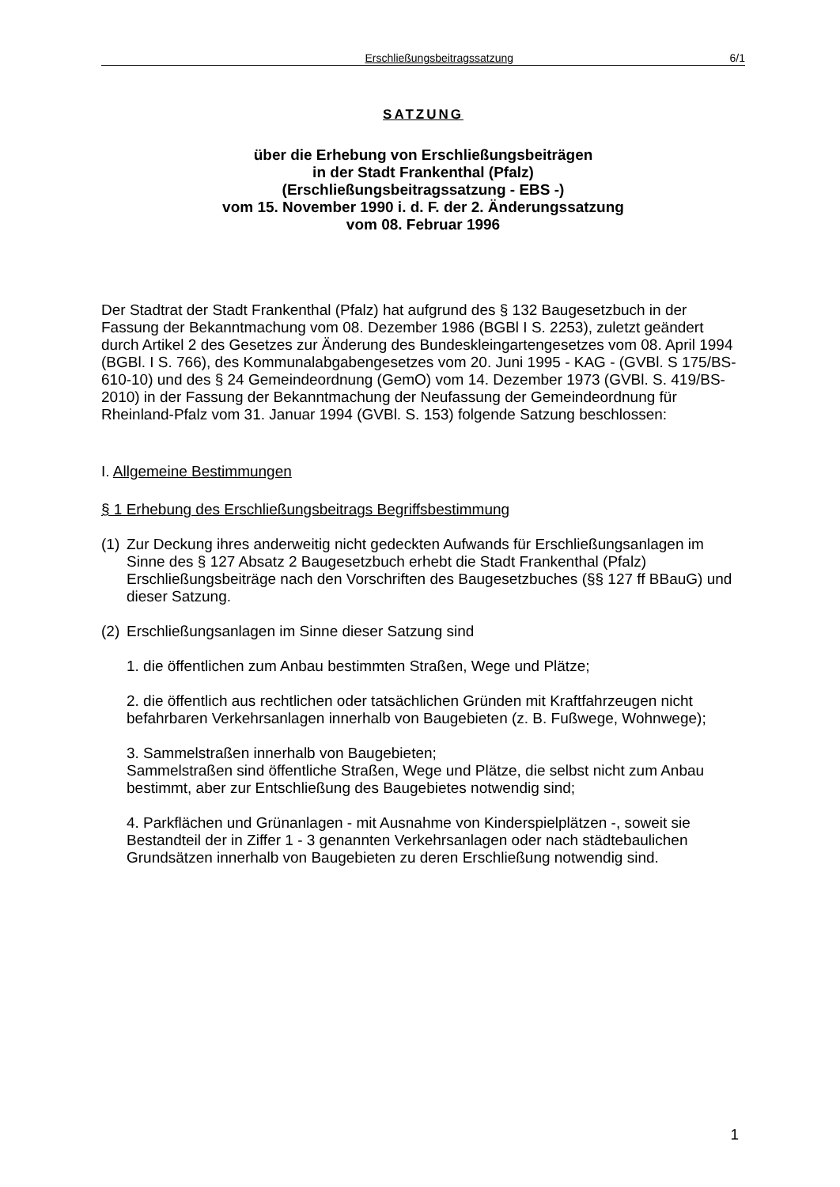Erschließungsbeitragssatzung 6/1
SATZUNG
über die Erhebung von Erschließungsbeiträgen
in der Stadt Frankenthal (Pfalz)
(Erschließungsbeitragssatzung - EBS -)
vom 15. November 1990 i. d. F. der 2. Änderungssatzung
vom 08. Februar 1996
Der Stadtrat der Stadt Frankenthal (Pfalz) hat aufgrund des § 132 Baugesetzbuch in der Fassung der Bekanntmachung vom 08. Dezember 1986 (BGBl I S. 2253), zuletzt geändert durch Artikel 2 des Gesetzes zur Änderung des Bundeskleingartengesetzes vom 08. April 1994 (BGBl. I S. 766), des Kommunalabgabengesetzes vom 20. Juni 1995 - KAG - (GVBl. S 175/BS-610-10) und des § 24 Gemeindeordnung (GemO) vom 14. Dezember 1973 (GVBl. S. 419/BS-2010) in der Fassung der Bekanntmachung der Neufassung der Gemeindeordnung für Rheinland-Pfalz vom 31. Januar 1994 (GVBl. S. 153) folgende Satzung beschlossen:
I. Allgemeine Bestimmungen
§ 1 Erhebung des Erschließungsbeitrags Begriffsbestimmung
(1) Zur Deckung ihres anderweitig nicht gedeckten Aufwands für Erschließungsanlagen im Sinne des § 127 Absatz 2 Baugesetzbuch erhebt die Stadt Frankenthal (Pfalz) Erschließungsbeiträge nach den Vorschriften des Baugesetzbuches (§§ 127 ff BBauG) und dieser Satzung.
(2) Erschließungsanlagen im Sinne dieser Satzung sind
1. die öffentlichen zum Anbau bestimmten Straßen, Wege und Plätze;
2. die öffentlich aus rechtlichen oder tatsächlichen Gründen mit Kraftfahrzeugen nicht befahrbaren Verkehrsanlagen innerhalb von Baugebieten (z. B. Fußwege, Wohnwege);
3. Sammelstraßen innerhalb von Baugebieten;
Sammelstraßen sind öffentliche Straßen, Wege und Plätze, die selbst nicht zum Anbau bestimmt, aber zur Entschließung des Baugebietes notwendig sind;
4. Parkflächen und Grünanlagen - mit Ausnahme von Kinderspielplätzen -, soweit sie Bestandteil der in Ziffer 1 - 3 genannten Verkehrsanlagen oder nach städtebaulichen Grundsätzen innerhalb von Baugebieten zu deren Erschließung notwendig sind.
1